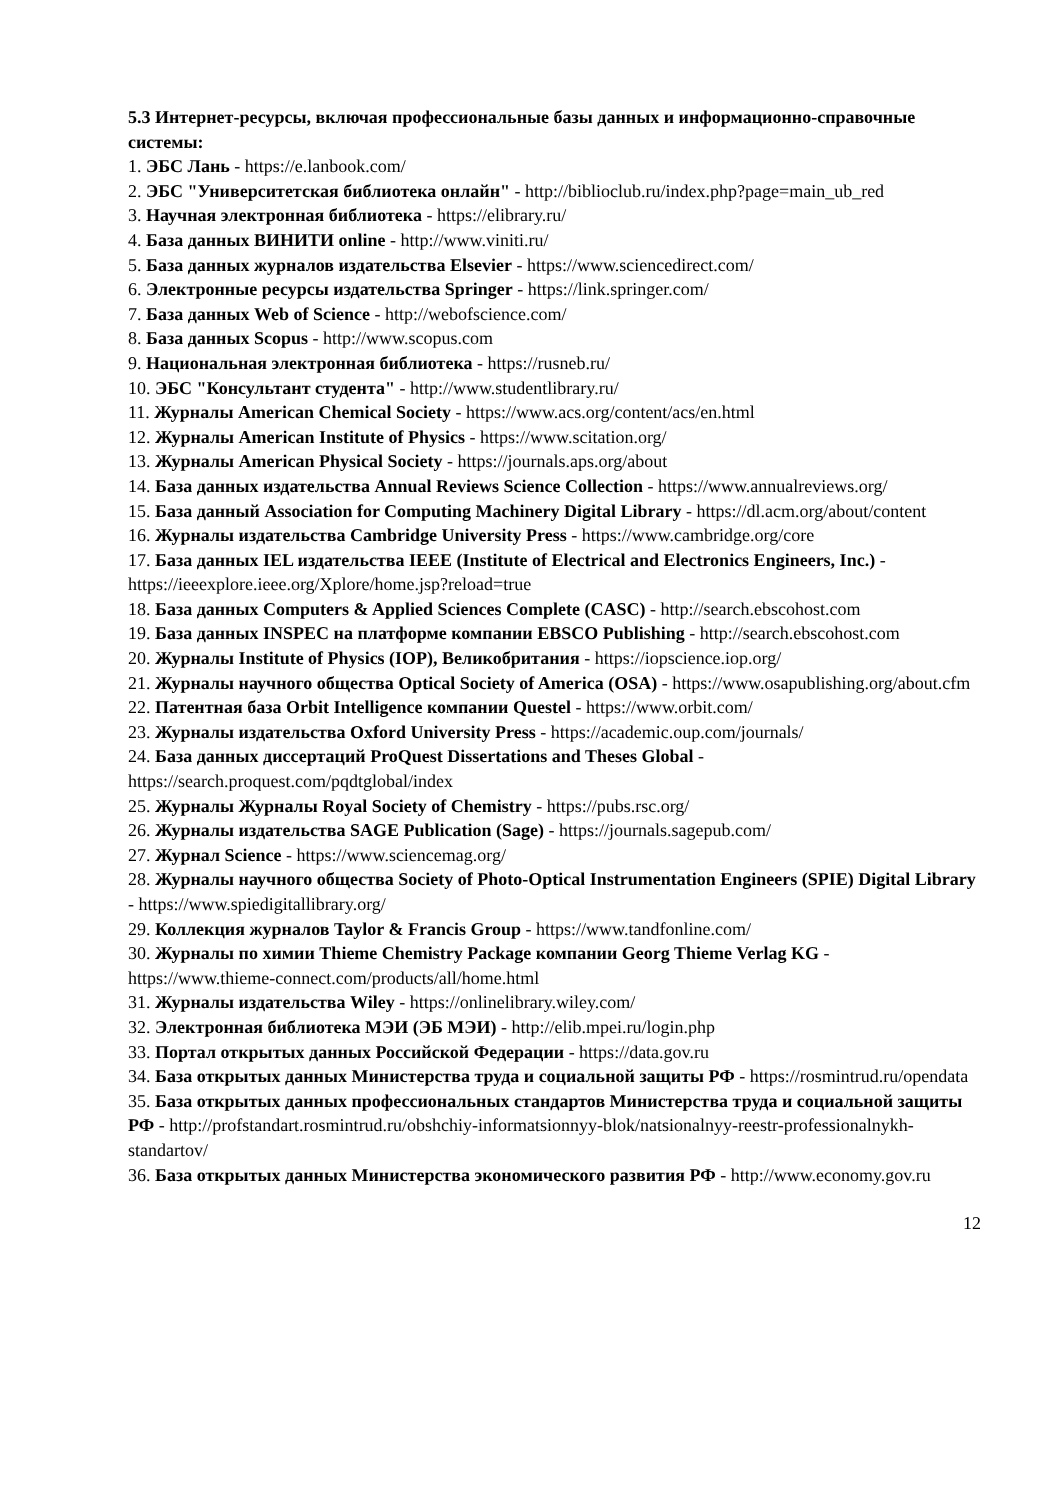5.3 Интернет-ресурсы, включая профессиональные базы данных и информационно-справочные системы:
1. ЭБС Лань - https://e.lanbook.com/
2. ЭБС "Университетская библиотека онлайн" - http://biblioclub.ru/index.php?page=main_ub_red
3. Научная электронная библиотека - https://elibrary.ru/
4. База данных ВИНИТИ online - http://www.viniti.ru/
5. База данных журналов издательства Elsevier - https://www.sciencedirect.com/
6. Электронные ресурсы издательства Springer - https://link.springer.com/
7. База данных Web of Science - http://webofscience.com/
8. База данных Scopus - http://www.scopus.com
9. Национальная электронная библиотека - https://rusneb.ru/
10. ЭБС "Консультант студента" - http://www.studentlibrary.ru/
11. Журналы American Chemical Society - https://www.acs.org/content/acs/en.html
12. Журналы American Institute of Physics - https://www.scitation.org/
13. Журналы American Physical Society - https://journals.aps.org/about
14. База данных издательства Annual Reviews Science Collection - https://www.annualreviews.org/
15. База данный Association for Computing Machinery Digital Library - https://dl.acm.org/about/content
16. Журналы издательства Cambridge University Press - https://www.cambridge.org/core
17. База данных IEL издательства IEEE (Institute of Electrical and Electronics Engineers, Inc.) - https://ieeexplore.ieee.org/Xplore/home.jsp?reload=true
18. База данных Computers & Applied Sciences Complete (CASC) - http://search.ebscohost.com
19. База данных INSPEC на платформе компании EBSCO Publishing - http://search.ebscohost.com
20. Журналы Institute of Physics (IOP), Великобритания - https://iopscience.iop.org/
21. Журналы научного общества Optical Society of America (OSA) - https://www.osapublishing.org/about.cfm
22. Патентная база Orbit Intelligence компании Questel - https://www.orbit.com/
23. Журналы издательства Oxford University Press - https://academic.oup.com/journals/
24. База данных диссертаций ProQuest Dissertations and Theses Global - https://search.proquest.com/pqdtglobal/index
25. Журналы Журналы Royal Society of Chemistry - https://pubs.rsc.org/
26. Журналы издательства SAGE Publication (Sage) - https://journals.sagepub.com/
27. Журнал Science - https://www.sciencemag.org/
28. Журналы научного общества Society of Photo-Optical Instrumentation Engineers (SPIE) Digital Library - https://www.spiedigitallibrary.org/
29. Коллекция журналов Taylor & Francis Group - https://www.tandfonline.com/
30. Журналы по химии Thieme Chemistry Package компании Georg Thieme Verlag KG - https://www.thieme-connect.com/products/all/home.html
31. Журналы издательства Wiley - https://onlinelibrary.wiley.com/
32. Электронная библиотека МЭИ (ЭБ МЭИ) - http://elib.mpei.ru/login.php
33. Портал открытых данных Российской Федерации - https://data.gov.ru
34. База открытых данных Министерства труда и социальной защиты РФ - https://rosmintrud.ru/opendata
35. База открытых данных профессиональных стандартов Министерства труда и социальной защиты РФ - http://profstandart.rosmintrud.ru/obshchiy-informatsionnyy-blok/natsionalnyy-reestr-professionalnykh-standartov/
36. База открытых данных Министерства экономического развития РФ - http://www.economy.gov.ru
12